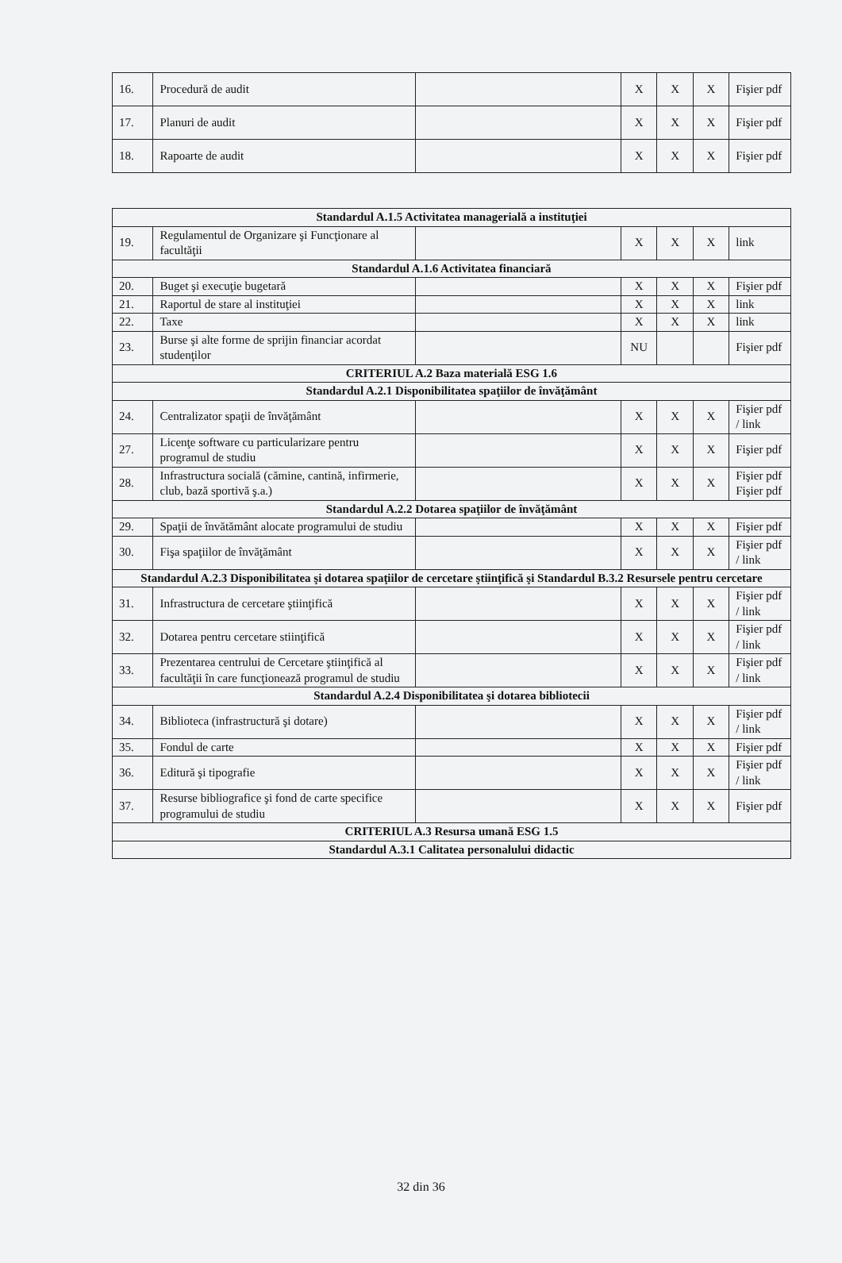| 16. | Procedură de audit | | X | X | X | Fişier pdf |
| 17. | Planuri de audit | | X | X | X | Fişier pdf |
| 18. | Rapoarte de audit | | X | X | X | Fişier pdf |
| Standardul A.1.5 Activitatea managerială a instituţiei | | | | | | |
| 19. | Regulamentul de Organizare şi Funcţionare al facultăţii | | X | X | X | link |
| Standardul A.1.6 Activitatea financiară | | | | | | |
| 20. | Buget şi execuţie bugetară | | X | X | X | Fişier pdf |
| 21. | Raportul de stare al instituţiei | | X | X | X | link |
| 22. | Taxe | | X | X | X | link |
| 23. | Burse şi alte forme de sprijin financiar acordat studenţilor | | NU | | | Fişier pdf |
| CRITERIUL A.2 Baza materială ESG 1.6 | | | | | | |
| Standardul A.2.1 Disponibilitatea spaţiilor de învăţământ | | | | | | |
| 24. | Centralizator spaţii de învăţământ | | X | X | X | Fişier pdf / link |
| 27. | Licenţe software cu particularizare pentru programul de studiu | | X | X | X | Fişier pdf |
| 28. | Infrastructura socială (cămine, cantină, infirmerie, club, bază sportivă ş.a.) | | X | X | X | Fişier pdf Fişier pdf |
| Standardul A.2.2 Dotarea spaţiilor de învăţământ | | | | | | |
| 29. | Spaţii de învătământ alocate programului de studiu | | X | X | X | Fişier pdf |
| 30. | Fişa spaţiilor de învăţământ | | X | X | X | Fişier pdf / link |
| Standardul A.2.3 Disponibilitatea şi dotarea spaţiilor de cercetare ştiinţifică şi Standardul B.3.2 Resursele pentru cercetare | | | | | | |
| 31. | Infrastructura de cercetare ştiinţifică | | X | X | X | Fişier pdf / link |
| 32. | Dotarea pentru cercetare stiinţifică | | X | X | X | Fişier pdf / link |
| 33. | Prezentarea centrului de Cercetare ştiinţifică al facultăţii în care funcţionează programul de studiu | | X | X | X | Fişier pdf / link |
| Standardul A.2.4 Disponibilitatea şi dotarea bibliotecii | | | | | | |
| 34. | Biblioteca (infrastructură şi dotare) | | X | X | X | Fişier pdf / link |
| 35. | Fondul de carte | | X | X | X | Fişier pdf |
| 36. | Editură şi tipografie | | X | X | X | Fişier pdf / link |
| 37. | Resurse bibliografice şi fond de carte specifice programului de studiu | | X | X | X | Fişier pdf |
| CRITERIUL A.3 Resursa umană ESG 1.5 | | | | | | |
| Standardul A.3.1 Calitatea personalului didactic | | | | | | |
32 din 36